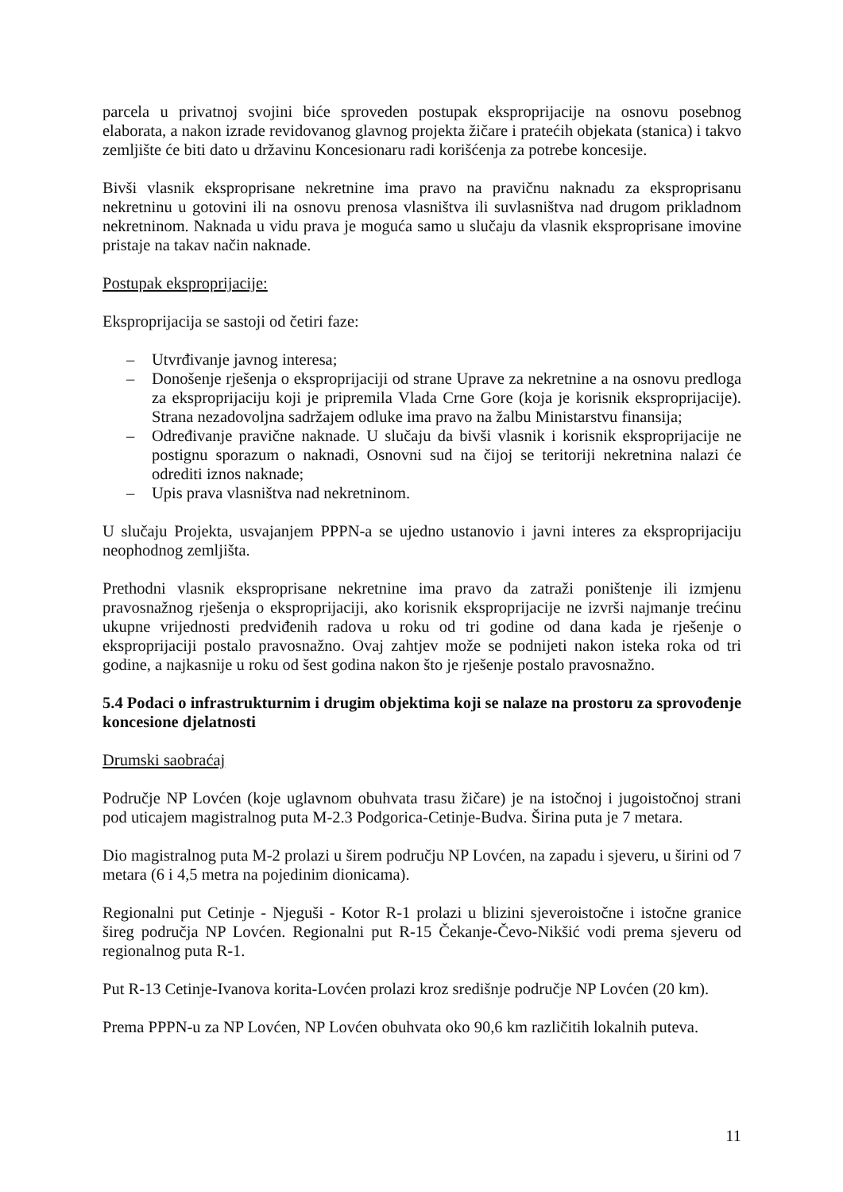parcela u privatnoj svojini biće sproveden postupak eksproprijacije na osnovu posebnog elaborata, a nakon izrade revidovanog glavnog projekta žičare i pratećih objekata (stanica) i takvo zemljište će biti dato u državinu Koncesionaru radi korišćenja za potrebe koncesije.
Bivši vlasnik eksproprisane nekretnine ima pravo na pravičnu naknadu za eksproprisanu nekretninu u gotovini ili na osnovu prenosa vlasništva ili suvlasništva nad drugom prikladnom nekretninom. Naknada u vidu prava je moguća samo u slučaju da vlasnik eksproprisane imovine pristaje na takav način naknade.
Postupak eksproprijacije:
Eksproprijacija se sastoji od četiri faze:
– Utvrđivanje javnog interesa;
– Donošenje rješenja o eksproprijaciji od strane Uprave za nekretnine a na osnovu predloga za eksproprijaciju koji je pripremila Vlada Crne Gore (koja je korisnik eksproprijacije). Strana nezadovoljna sadržajem odluke ima pravo na žalbu Ministarstvu finansija;
– Određivanje pravične naknade. U slučaju da bivši vlasnik i korisnik eksproprijacije ne postignu sporazum o naknadi, Osnovni sud na čijoj se teritoriji nekretnina nalazi će odrediti iznos naknade;
– Upis prava vlasništva nad nekretninom.
U slučaju Projekta, usvajanjem PPPN-a se ujedno ustanovio i javni interes za eksproprijaciju neophodnog zemljišta.
Prethodni vlasnik eksproprisane nekretnine ima pravo da zatraži poništenje ili izmjenu pravosnažnog rješenja o eksproprijaciji, ako korisnik eksproprijacije ne izvrši najmanje trećinu ukupne vrijednosti predviđenih radova u roku od tri godine od dana kada je rješenje o eksproprijaciji postalo pravosnažno. Ovaj zahtjev može se podnijeti nakon isteka roka od tri godine, a najkasnije u roku od šest godina nakon što je rješenje postalo pravosnažno.
5.4 Podaci o infrastrukturnim i drugim objektima koji se nalaze na prostoru za sprovođenje koncesione djelatnosti
Drumski saobraćaj
Područje NP Lovćen (koje uglavnom obuhvata trasu žičare) je na istočnoj i jugoistočnoj strani pod uticajem magistralnog puta M-2.3 Podgorica-Cetinje-Budva. Širina puta je 7 metara.
Dio magistralnog puta M-2 prolazi u širem području NP Lovćen, na zapadu i sjeveru, u širini od 7 metara (6 i 4,5 metra na pojedinim dionicama).
Regionalni put Cetinje - Njeguši - Kotor R-1 prolazi u blizini sjeveroistočne i istočne granice šireg područja NP Lovćen. Regionalni put R-15 Čekanje-Čevo-Nikšić vodi prema sjeveru od regionalnog puta R-1.
Put R-13 Cetinje-Ivanova korita-Lovćen prolazi kroz središnje područje NP Lovćen (20 km).
Prema PPPN-u za NP Lovćen, NP Lovćen obuhvata oko 90,6 km različitih lokalnih puteva.
11